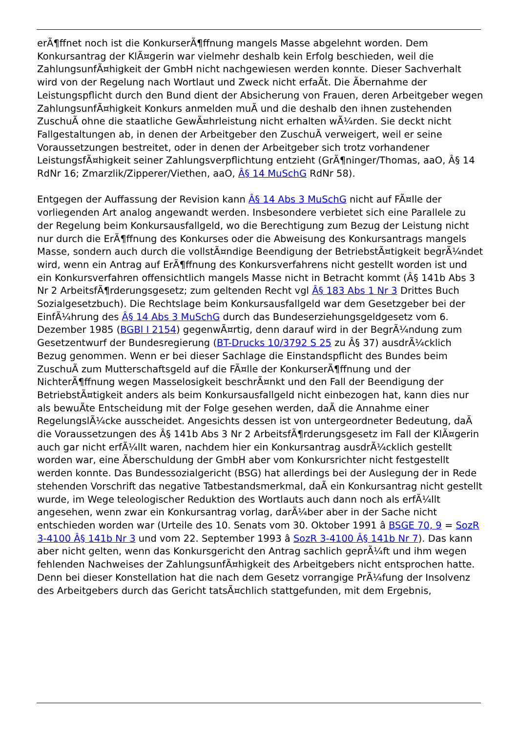erÃ¶ffnet noch ist die KonkurserÃ¶ffnung mangels Masse abgelehnt worden. Dem Konkursantrag der KlÃ¤gerin war vielmehr deshalb kein Erfolg beschieden, weil die ZahlungsunfÃ¤higkeit der GmbH nicht nachgewiesen werden konnte. Dieser Sachverhalt wird von der Regelung nach Wortlaut und Zweck nicht erfaÃt. Die Ãbernahme der Leistungspflicht durch den Bund dient der Absicherung von Frauen, deren Arbeitgeber wegen ZahlungsunfÃ¤higkeit Konkurs anmelden muÃ und die deshalb den ihnen zustehenden ZuschuÃ ohne die staatliche GewÃ¤hrleistung nicht erhalten wÃ¼rden. Sie deckt nicht Fallgestaltungen ab, in denen der Arbeitgeber den ZuschuÃ verweigert, weil er seine Voraussetzungen bestreitet, oder in denen der Arbeitgeber sich trotz vorhandener LeistungsfÃ¤higkeit seiner Zahlungsverpflichtung entzieht (GrÃ¶ninger/Thomas, aaO, Â§ 14 RdNr 16; Zmarzlik/Zipperer/Viethen, aaO, Â§ 14 MuSchG RdNr 58).
Entgegen der Auffassung der Revision kann Â§ 14 Abs 3 MuSchG nicht auf FÃ¤lle der vorliegenden Art analog angewandt werden. Insbesondere verbietet sich eine Parallele zu der Regelung beim Konkursausfallgeld, wo die Berechtigung zum Bezug der Leistung nicht nur durch die ErÃ¶ffnung des Konkurses oder die Abweisung des Konkursantrags mangels Masse, sondern auch durch die vollstÃ¤ndige Beendigung der BetriebstÃ¤tigkeit begrÃ¼ndet wird, wenn ein Antrag auf ErÃ¶ffnung des Konkursverfahrens nicht gestellt worden ist und ein Konkursverfahren offensichtlich mangels Masse nicht in Betracht kommt (Â§ 141b Abs 3 Nr 2 ArbeitsfÃ¶rderungsgesetz; zum geltenden Recht vgl Â§ 183 Abs 1 Nr 3 Drittes Buch Sozialgesetzbuch). Die Rechtslage beim Konkursausfallgeld war dem Gesetzgeber bei der EinfÃ¼hrung des Â§ 14 Abs 3 MuSchG durch das Bundeserziehungsgeldgesetz vom 6. Dezember 1985 (BGBl I 2154) gegenwÃ¤rtig, denn darauf wird in der BegrÃ¼ndung zum Gesetzentwurf der Bundesregierung (BT-Drucks 10/3792 S 25 zu Â§ 37) ausdrÃ¼cklich Bezug genommen. Wenn er bei dieser Sachlage die Einstandspflicht des Bundes beim ZuschuÃ zum Mutterschaftsgeld auf die FÃ¤lle der KonkurserÃ¶ffnung und der NichterÃ¶ffnung wegen Masselosigkeit beschrÃ¤nkt und den Fall der Beendigung der BetriebstÃ¤tigkeit anders als beim Konkursausfallgeld nicht einbezogen hat, kann dies nur als bewuÃte Entscheidung mit der Folge gesehen werden, daÃ die Annahme einer RegelungslÃ¼cke ausscheidet. Angesichts dessen ist von untergeordneter Bedeutung, daÃ die Voraussetzungen des Â§ 141b Abs 3 Nr 2 ArbeitsfÃ¶rderungsgesetz im Fall der KlÃ¤gerin auch gar nicht erfÃ¼llt waren, nachdem hier ein Konkursantrag ausdrÃ¼cklich gestellt worden war, eine Ãberschuldung der GmbH aber vom Konkursrichter nicht festgestellt werden konnte. Das Bundessozialgericht (BSG) hat allerdings bei der Auslegung der in Rede stehenden Vorschrift das negative Tatbestandsmerkmal, daÃ ein Konkursantrag nicht gestellt wurde, im Wege teleologischer Reduktion des Wortlauts auch dann noch als erfÃ¼llt angesehen, wenn zwar ein Konkursantrag vorlag, darÃ¼ber aber in der Sache nicht entschieden worden war (Urteile des 10. Senats vom 30. Oktober 1991 â BSGE 70, 9 = SozR 3-4100 Â§ 141b Nr 3 und vom 22. September 1993 â SozR 3-4100 Â§ 141b Nr 7). Das kann aber nicht gelten, wenn das Konkursgericht den Antrag sachlich geprÃ¼ft und ihm wegen fehlenden Nachweises der ZahlungsunfÃ¤higkeit des Arbeitgebers nicht entsprochen hatte. Denn bei dieser Konstellation hat die nach dem Gesetz vorrangige PrÃ¼fung der Insolvenz des Arbeitgebers durch das Gericht tatsÃ¤chlich stattgefunden, mit dem Ergebnis,